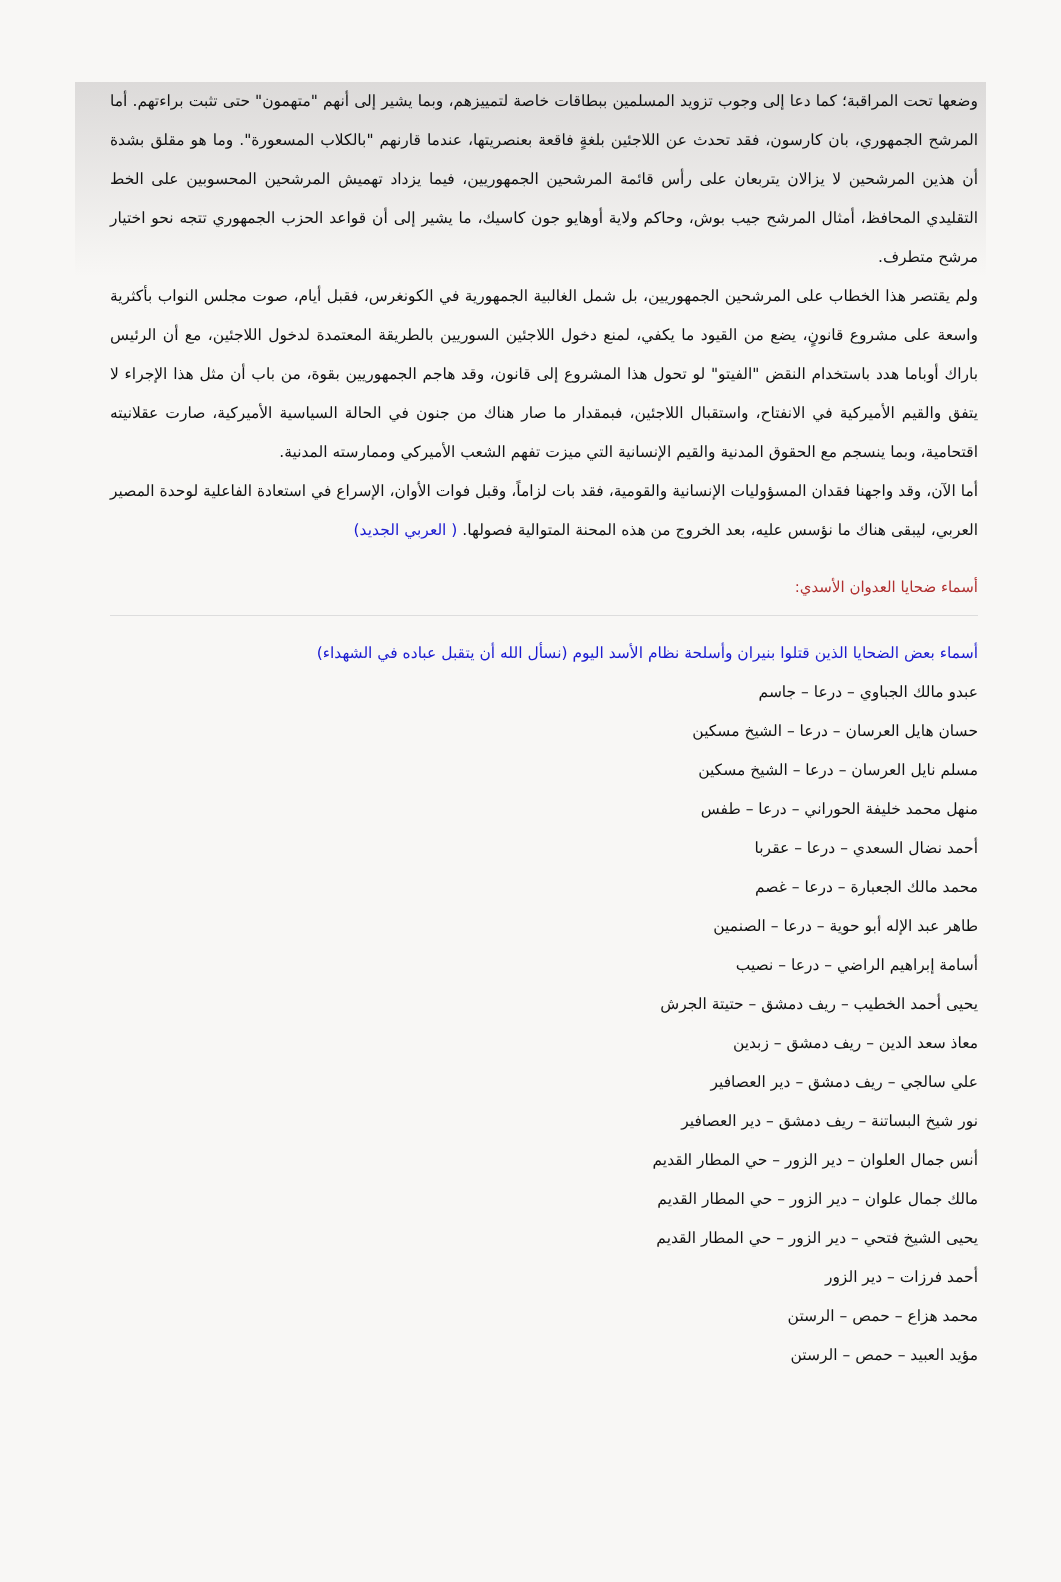وضعها تحت المراقبة؛ كما دعا إلى وجوب تزويد المسلمين ببطاقات خاصة لتمييزهم، وبما يشير إلى أنهم "متهمون" حتى تثبت براءتهم. أما المرشح الجمهوري، بان كارسون، فقد تحدث عن اللاجئين بلغةٍ فاقعة بعنصريتها، عندما قارنهم "بالكلاب المسعورة". وما هو مقلق بشدة أن هذين المرشحين لا يزالان يتربعان على رأس قائمة المرشحين الجمهوريين، فيما يزداد تهميش المرشحين المحسوبين على الخط التقليدي المحافظ، أمثال المرشح جيب بوش، وحاكم ولاية أوهايو جون كاسيك، ما يشير إلى أن قواعد الحزب الجمهوري تتجه نحو اختيار مرشح متطرف.
ولم يقتصر هذا الخطاب على المرشحين الجمهوريين، بل شمل الغالبية الجمهورية في الكونغرس، فقبل أيام، صوت مجلس النواب بأكثرية واسعة على مشروع قانونٍ، يضع من القيود ما يكفي، لمنع دخول اللاجئين السوريين بالطريقة المعتمدة لدخول اللاجئين، مع أن الرئيس باراك أوباما هدد باستخدام النقض "الفيتو" لو تحول هذا المشروع إلى قانون، وقد هاجم الجمهوريين بقوة، من باب أن مثل هذا الإجراء لا يتفق والقيم الأميركية في الانفتاح، واستقبال اللاجئين، فبمقدار ما صار هناك من جنون في الحالة السياسية الأميركية، صارت عقلانيته اقتحامية، وبما ينسجم مع الحقوق المدنية والقيم الإنسانية التي ميزت تفهم الشعب الأميركي وممارسته المدنية.
أما الآن، وقد واجهنا فقدان المسؤوليات الإنسانية والقومية، فقد بات لزاماً، وقبل فوات الأوان، الإسراع في استعادة الفاعلية لوحدة المصير العربي، ليبقى هناك ما نؤسس عليه، بعد الخروج من هذه المحنة المتوالية فصولها. ( العربي الجديد)
أسماء ضحايا العدوان الأسدي:
أسماء بعض الضحايا الذين قتلوا بنيران وأسلحة نظام الأسد اليوم (نسأل الله أن يتقبل عباده في الشهداء)
عبدو مالك الجباوي – درعا – جاسم
حسان هايل العرسان – درعا – الشيخ مسكين
مسلم نايل العرسان – درعا – الشيخ مسكين
منهل محمد خليفة الحوراني – درعا – طفس
أحمد نضال السعدي – درعا – عقربا
محمد مالك الجعبارة – درعا – غصم
طاهر عبد الإله أبو حوية – درعا – الصنمين
أسامة إبراهيم الراضي – درعا – نصيب
يحيى أحمد الخطيب – ريف دمشق – حتيتة الجرش
معاذ سعد الدين – ريف دمشق – زبدين
علي سالجي – ريف دمشق – دير العصافير
نور شيخ البساتنة – ريف دمشق – دير العصافير
أنس جمال العلوان – دير الزور – حي المطار القديم
مالك جمال علوان – دير الزور – حي المطار القديم
يحيى الشيخ فتحي – دير الزور – حي المطار القديم
أحمد فرزات – دير الزور
محمد هزاع – حمص – الرستن
مؤيد العبيد – حمص – الرستن